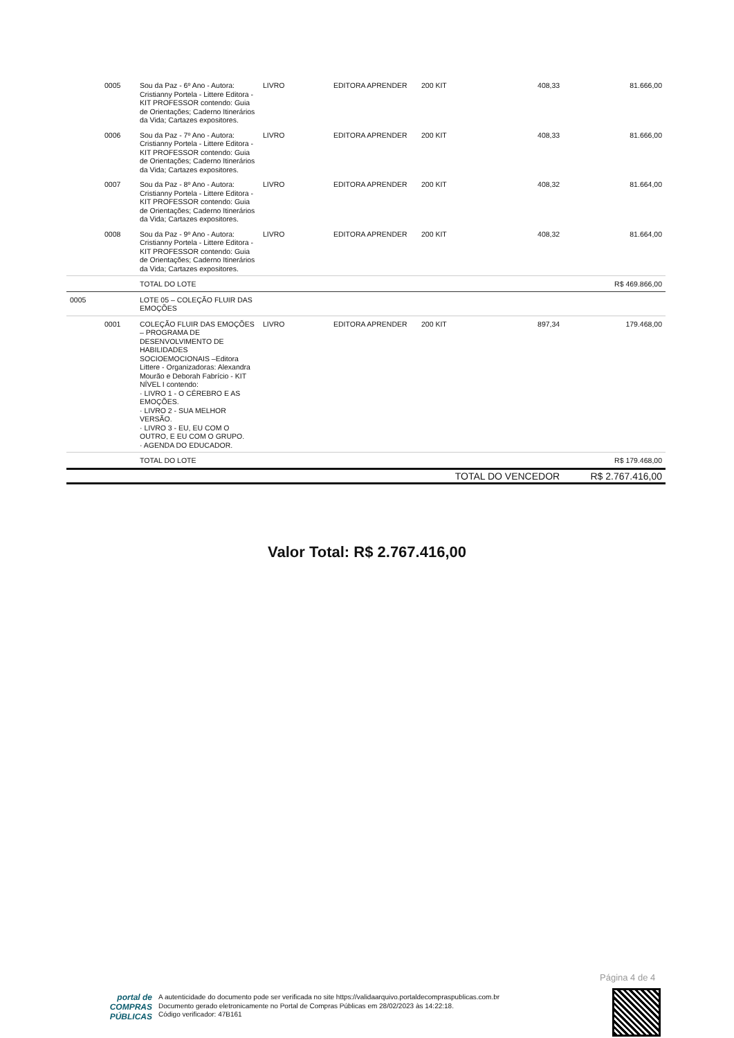| | 0005 | Sou da Paz - 6º Ano - Autora: Cristianny Portela - Littere Editora - KIT PROFESSOR contendo: Guia de Orientações; Caderno Itinerários da Vida; Cartazes expositores. | LIVRO | EDITORA APRENDER | 200 KIT | 408,33 | 81.666,00 |
| | 0006 | Sou da Paz - 7º Ano - Autora: Cristianny Portela - Littere Editora - KIT PROFESSOR contendo: Guia de Orientações; Caderno Itinerários da Vida; Cartazes expositores. | LIVRO | EDITORA APRENDER | 200 KIT | 408,33 | 81.666,00 |
| | 0007 | Sou da Paz - 8º Ano - Autora: Cristianny Portela - Littere Editora - KIT PROFESSOR contendo: Guia de Orientações; Caderno Itinerários da Vida; Cartazes expositores. | LIVRO | EDITORA APRENDER | 200 KIT | 408,32 | 81.664,00 |
| | 0008 | Sou da Paz - 9º Ano - Autora: Cristianny Portela - Littere Editora - KIT PROFESSOR contendo: Guia de Orientações; Caderno Itinerários da Vida; Cartazes expositores. | LIVRO | EDITORA APRENDER | 200 KIT | 408,32 | 81.664,00 |
| | | TOTAL DO LOTE | | | | | R$ 469.866,00 |
| 0005 | | LOTE 05 – COLEÇÃO FLUIR DAS EMOÇÕES | | | | | |
| | 0001 | COLEÇÃO FLUIR DAS EMOÇÕES – PROGRAMA DE DESENVOLVIMENTO DE HABILIDADES SOCIOEMOCIONAIS –Editora Littere - Organizadoras: Alexandra Mourão e Deborah Fabrício - KIT NÍVEL I contendo: · LIVRO 1 - O CÉREBRO E AS EMOÇÕES. · LIVRO 2 - SUA MELHOR VERSÃO. · LIVRO 3 - EU, EU COM O OUTRO, E EU COM O GRUPO. · AGENDA DO EDUCADOR. | LIVRO | EDITORA APRENDER | 200 KIT | 897,34 | 179.468,00 |
| | | TOTAL DO LOTE | | | | | R$ 179.468,00 |
| | | | | | TOTAL DO VENCEDOR | | R$ 2.767.416,00 |
Valor Total: R$ 2.767.416,00
Página 4 de 4
portal de
COMPRAS
PÚBLICAS
A autenticidade do documento pode ser verificada no site https://validaarquivo.portaldecompraspublicas.com.br
Documento gerado eletronicamente no Portal de Compras Públicas em 28/02/2023 às 14:22:18.
Código verificador: 47B161